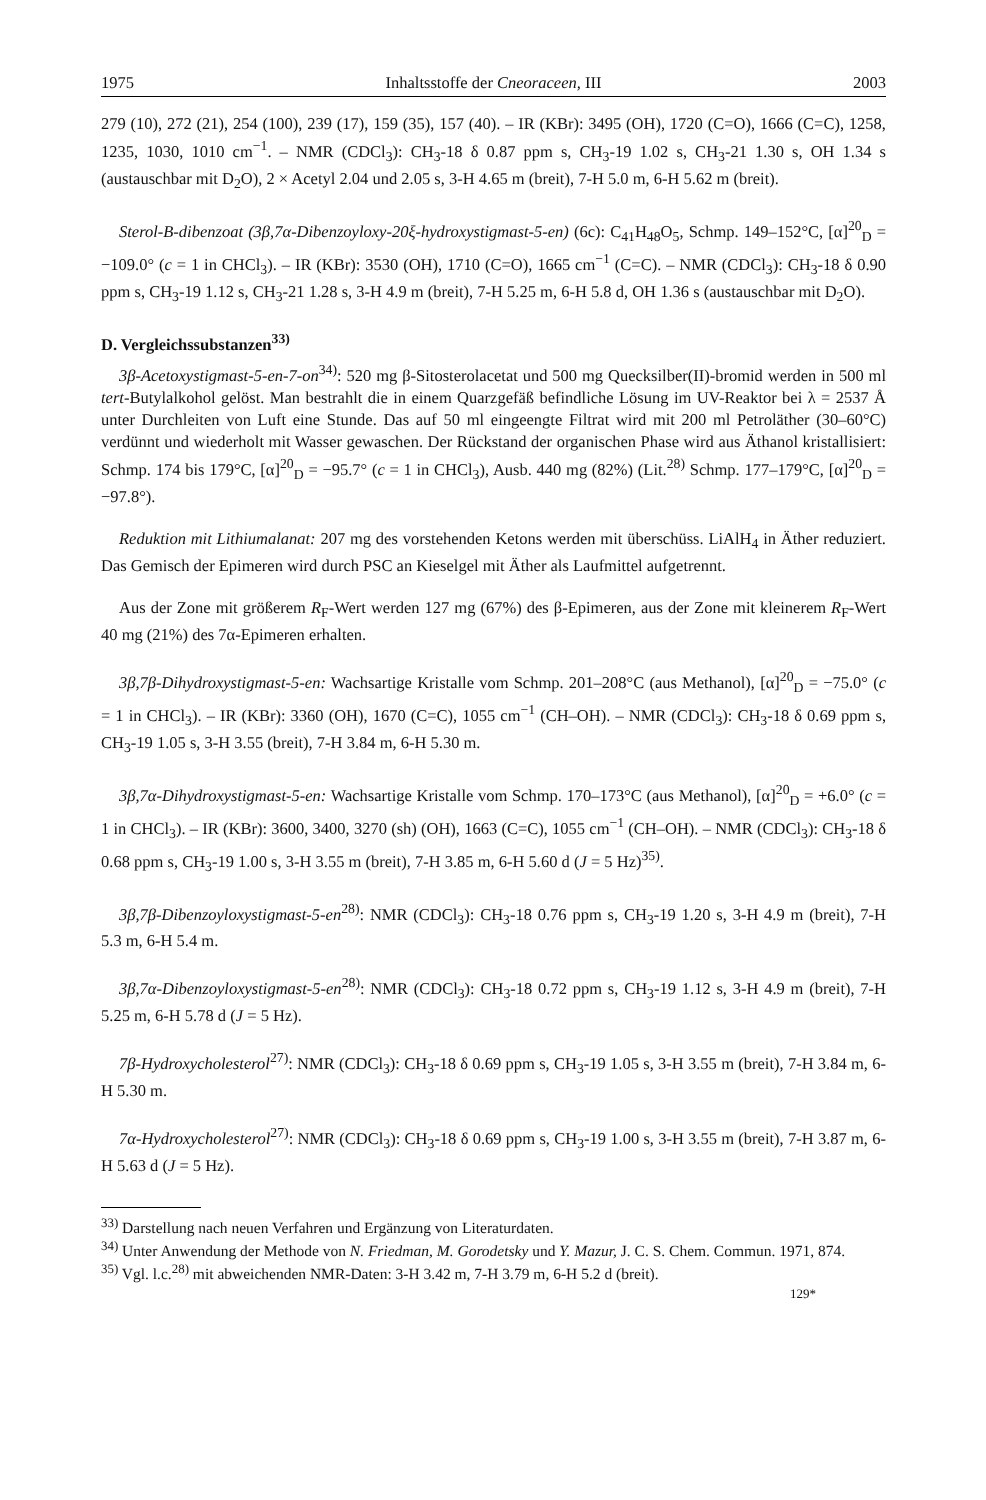1975 Inhaltsstoffe der Cneoraceen, III 2003
279 (10), 272 (21), 254 (100), 239 (17), 159 (35), 157 (40). – IR (KBr): 3495 (OH), 1720 (C=O), 1666 (C=C), 1258, 1235, 1030, 1010 cm<sup>−1</sup>. – NMR (CDCl<sub>3</sub>): CH<sub>3</sub>-18 δ 0.87 ppm s, CH<sub>3</sub>-19 1.02 s, CH<sub>3</sub>-21 1.30 s, OH 1.34 s (austauschbar mit D<sub>2</sub>O), 2 × Acetyl 2.04 und 2.05 s, 3-H 4.65 m (breit), 7-H 5.0 m, 6-H 5.62 m (breit).
Sterol-B-dibenzoat (3β,7α-Dibenzoyloxy-20ξ-hydroxystigmast-5-en) (6c): C<sub>41</sub>H<sub>48</sub>O<sub>5</sub>, Schmp. 149–152°C, [α]<sup>20</sup><sub>D</sub> = −109.0° (c = 1 in CHCl<sub>3</sub>). – IR (KBr): 3530 (OH), 1710 (C=O), 1665 cm<sup>−1</sup> (C=C). – NMR (CDCl<sub>3</sub>): CH<sub>3</sub>-18 δ 0.90 ppm s, CH<sub>3</sub>-19 1.12 s, CH<sub>3</sub>-21 1.28 s, 3-H 4.9 m (breit), 7-H 5.25 m, 6-H 5.8 d, OH 1.36 s (austauschbar mit D<sub>2</sub>O).
D. Vergleichssubstanzen<sup>33)</sup>
3β-Acetoxystigmast-5-en-7-on<sup>34)</sup>: 520 mg β-Sitosterolacetat und 500 mg Quecksilber(II)-bromid werden in 500 ml tert-Butylalkohol gelöst. Man bestrahlt die in einem Quarzgefäß befindliche Lösung im UV-Reaktor bei λ = 2537 Å unter Durchleiten von Luft eine Stunde. Das auf 50 ml eingeengte Filtrat wird mit 200 ml Petroläther (30–60°C) verdünnt und wiederholt mit Wasser gewaschen. Der Rückstand der organischen Phase wird aus Äthanol kristallisiert: Schmp. 174 bis 179°C, [α]<sup>20</sup><sub>D</sub> = −95.7° (c = 1 in CHCl<sub>3</sub>), Ausb. 440 mg (82%) (Lit.<sup>28)</sup> Schmp. 177–179°C, [α]<sup>20</sup><sub>D</sub> = −97.8°).
Reduktion mit Lithiumalanat: 207 mg des vorstehenden Ketons werden mit überschüss. LiAlH<sub>4</sub> in Äther reduziert. Das Gemisch der Epimeren wird durch PSC an Kieselgel mit Äther als Laufmittel aufgetrennt.
Aus der Zone mit größerem R<sub>F</sub>-Wert werden 127 mg (67%) des β-Epimeren, aus der Zone mit kleinerem R<sub>F</sub>-Wert 40 mg (21%) des 7α-Epimeren erhalten.
3β,7β-Dihydroxystigmast-5-en: Wachsartige Kristalle vom Schmp. 201–208°C (aus Methanol), [α]<sup>20</sup><sub>D</sub> = −75.0° (c = 1 in CHCl<sub>3</sub>). – IR (KBr): 3360 (OH), 1670 (C=C), 1055 cm<sup>−1</sup> (CH–OH). – NMR (CDCl<sub>3</sub>): CH<sub>3</sub>-18 δ 0.69 ppm s, CH<sub>3</sub>-19 1.05 s, 3-H 3.55 (breit), 7-H 3.84 m, 6-H 5.30 m.
3β,7α-Dihydroxystigmast-5-en: Wachsartige Kristalle vom Schmp. 170–173°C (aus Methanol), [α]<sup>20</sup><sub>D</sub> = +6.0° (c = 1 in CHCl<sub>3</sub>). – IR (KBr): 3600, 3400, 3270 (sh) (OH), 1663 (C=C), 1055 cm<sup>−1</sup> (CH–OH). – NMR (CDCl<sub>3</sub>): CH<sub>3</sub>-18 δ 0.68 ppm s, CH<sub>3</sub>-19 1.00 s, 3-H 3.55 m (breit), 7-H 3.85 m, 6-H 5.60 d (J = 5 Hz)<sup>35)</sup>.
3β,7β-Dibenzoyloxystigmast-5-en<sup>28)</sup>: NMR (CDCl<sub>3</sub>): CH<sub>3</sub>-18 0.76 ppm s, CH<sub>3</sub>-19 1.20 s, 3-H 4.9 m (breit), 7-H 5.3 m, 6-H 5.4 m.
3β,7α-Dibenzoyloxystigmast-5-en<sup>28)</sup>: NMR (CDCl<sub>3</sub>): CH<sub>3</sub>-18 0.72 ppm s, CH<sub>3</sub>-19 1.12 s, 3-H 4.9 m (breit), 7-H 5.25 m, 6-H 5.78 d (J = 5 Hz).
7β-Hydroxycholesterol<sup>27)</sup>: NMR (CDCl<sub>3</sub>): CH<sub>3</sub>-18 δ 0.69 ppm s, CH<sub>3</sub>-19 1.05 s, 3-H 3.55 m (breit), 7-H 3.84 m, 6-H 5.30 m.
7α-Hydroxycholesterol<sup>27)</sup>: NMR (CDCl<sub>3</sub>): CH<sub>3</sub>-18 δ 0.69 ppm s, CH<sub>3</sub>-19 1.00 s, 3-H 3.55 m (breit), 7-H 3.87 m, 6-H 5.63 d (J = 5 Hz).
<sup>33)</sup> Darstellung nach neuen Verfahren und Ergänzung von Literaturdaten.
<sup>34)</sup> Unter Anwendung der Methode von N. Friedman, M. Gorodetsky und Y. Mazur, J. C. S. Chem. Commun. 1971, 874.
<sup>35)</sup> Vgl. l.c.<sup>28)</sup> mit abweichenden NMR-Daten: 3-H 3.42 m, 7-H 3.79 m, 6-H 5.2 d (breit).
129*